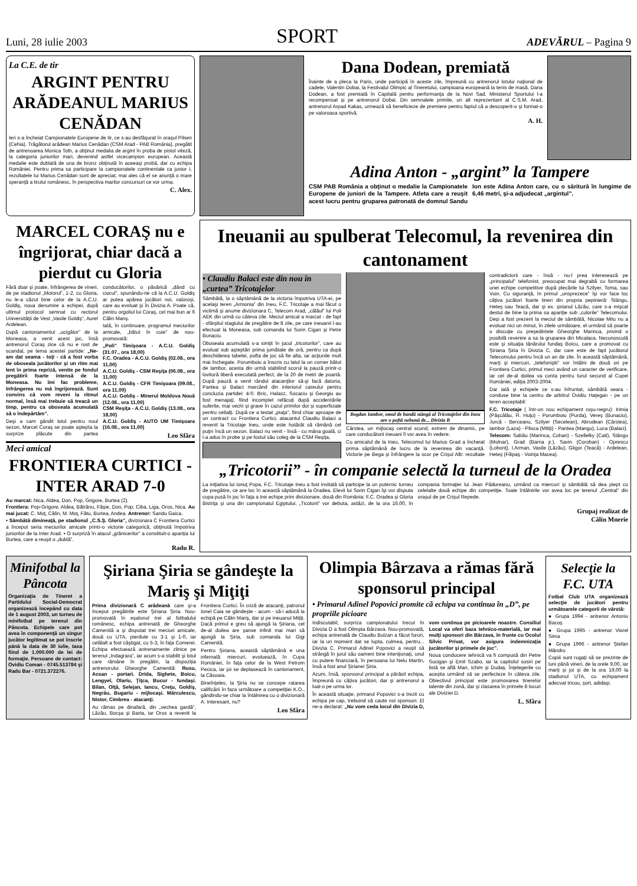Luni, 28 iulie 2003 SPORT ADEVĂRUL – Pagina 9
La C.E. de tir
ARGINT PENTRU ARĂDEANUL MARIUS CENĂDAN
Ieri s-a încheiat Campionatele Europene de tir, ce s-au desfăşurat în oraşul Pilsen (Cehia). Trăgătorul arădean Marius Cenădan (CSM Arad - PAB România), pregătit de antrenoarea Monica Toth, a obţinut medalia de argint în proba de pistol viteză, la categoria juniorilor mari, devenind astfel vicecampion european. Această medalie este dublată de una de bronz obţinută în aceeaşi probă, dar cu echipa României. Pentru prima sa participare la campionatele continentale ca junior I, rezultatele lui Marius Cenădan sunt de apreciat, mai ales că el se anunţă o mare speranţă a tirului românesc, în perspectiva marilor concursuri ce vor urma.
C. Alex.
Dana Dodean, premiată
Înainte de a pleca la Paris, unde participă în aceste zile, împreună cu antrenorul lotului naţional de cadete, Valentin Dobai, la Festivalul Olimpic al Tineretului, campioana europeană la tenis de masă, Dana Dodean, a fost premiată în Capitală pentru performanţa de la Novi Sad. Ministerul Sportului l-a recompensat şi pe antrenorul Dobai. Din semnalele primite, un alt reprezentant al C.S.M. Arad, antrenorul Arpad Kakas, urmează să beneficieze de premiere pentru faptul că a descoperit-o şi format-o pe valoroasa sportivă.
A. H.
Adina Anton - „argint” la Tampere
CSM PAB România a obţinut o medalie la Campionatele Europene de juniori de la Tampere. Atleta care a reuşit acest lucru pentru gruparea patronată de domnul Sandu Ion este Adina Anton care, cu o săritură în lungime de 6,46 metri, şi-a adjudecat „argintul”.
MARCEL CORAŞ nu e îngrijorat, chiar dacă a pierdut cu Gloria
Fără doar şi poate, înfrângerea de vineri, de pe stadionul „Motorul”, 1-2, cu Gloria, nu le-a căzut bine celor de la A.C.U. Goldiş, noua denumire a echipei, după ultimul protocol semnat cu rectorul Universităţii de Vest „Vasile Goldiş”, Aurel Ardelean.
După cantonamentul „ucigător” de la Moneasa, a venit acest joc, însă antrenorul Coraş zice că nu e rost de scandal, pe tema acestei partide: „Ne-am dat seama - toţi - că a fost vorba de oboseala jucătorilor şi un ritm mai lent în prima repriză, venite pe fondul pregătirii foarte intensă de la Moneasa. Nu îmi fac probleme, înfrângerea nu mă îngrijorează. Sunt convins că vom reveni la ritmul normal, însă mai trebuie să treacă un timp, pentru ca oboseala acumulată să o îndepărtăm”.
Deşi a cam gândit lotul pentru noul sezon, Marcel Coraş se poate aştepta la surprize plăcute din partea conducătorilor, o păsărică „dând cu ciocul”, spunându-ne că la A.C.U. Goldiş ar putea apărea jucători noi, valoroşi, care au evoluat şi în Divizia A. Poate că, pentru orgoliul lui Coraş, cel mai bun ar fi Călin Manş.
Iată, în continuare, programul meciurilor amicale, „bătut în cuie” de nou-promovată:
„Poli” Timişoara - A.C.U. Goldiş (31.07., ora 18,00)
F.C. Oradea - A.C.U. Goldiş (02.08., ora 11,00)
A.C.U. Goldiş - CSM Reşiţa (06.08., ora 11,00)
A.C.U. Goldiş - CFR Timişoara (09.08., ora 11,00)
A.C.U. Goldiş - Minerul Moldova Nouă (12.08., ora 11,00)
CSM Reşiţa - A.C.U. Goldiş (13.08., ora 18,00)
A.C.U. Goldiş - AUTO UM Timişoara (16.08., ora 11,00)
Leo Sfâra
Meci amical
FRONTIERA CURTICI - INTER ARAD 7-0
Au marcat: Nica, Aldea, Don, Pop, Grigore, Burtea (2).
Frontiera: Pop-Grigore, Aldea, Bătrânu, Făşie, Don, Pop, Ciba, Liga, Oros, Nica. Au mai jucat: C. Moţ, Călin, M. Moţ, Fătu, Burtea, Andea. Antrenor: Sandu Gaica.
• Sâmbătă dimineaţă, pe stadionul „C.S.Ş. Gloria”, divizionara C Frontiera Curtici a început seria meciurilor amicale printr-o victorie categorică, obţinută împotriva juniorilor de la Inter Arad. • O surpriză în atacul „grănicerilor” a constituit-o apariţia lui Burtea, care a reuşit o „dublă”.
Radu R.
Ineuanii au spulberat Telecomul, la revenirea din cantonament
• Claudiu Balaci este din nou în „curtea” Tricotajelor
Sâmbătă, la o săptămână de la victoria împotriva UTA-ei, pe acelaşi teren „Armonia” din Ineu, F.C. Tricotaje a mai făcut o victimă şi anume divizionara C, Telecom Arad, „călăul” lui Poli AEK din urmă cu câteva zile. Meciul amical a marcat - de fapt - sfârşitul stagiului de pregătire de 8 zile, pe care ineuanii l-au efectuat la Moneasa, sub comanda lui Sorin Cigan şi Petre Bunaciu.
Oboseala acumulată s-a simţit în jocul „tricotorilor”, care au evoluat sub aşteptări prima jumătate de oră, pentru ca după deschiderea tabelei, pofta de joc să fie alta, iar acţiunile mult mai închegate. Porumboiu a înscris cu latul la un corner bătut de Iambor, acesta din urmă stabilind scorul la pauză printr-o lovitură liberă executată perfect, de la 20 de metri de poartă. După pauză a venit rândul atacanţilor să-şi facă datoria, Pantea şi Balaci marcând din interiorul careului pentru concluzia partidei: 4-0. Ibric, Halasz, Socaciu şi Georgiu au fost menajaţi, fiind incomplet refăcuţi după accidentările suferite, mai vechi şi grave în cazul primilor doi şi superficiale pentru ceilalţi. După ce a testat „piaţa”, fiind chiar aproape de un contract cu Frontiera Curtici, atacantul Claudiu Balaci a revenit la Tricotaje Ineu, unde este hotărât să rămână cel puţin încă un sezon. Balaci nu venit - însă - cu mâna goală, ci l-a adus în probe şi pe fostul său coleg de la CSM Reşiţa,
Bogdan Iambor, omul de bandă stângă al Tricotajelor din Ineu are o poftă nebună de... Divizia B
Cârstea, un mijlocaş central scund, extrem de dinamic, pe care conducătorii ineuani îl vor avea în vedere.
Cu amicalul de la Ineu, Telecomul lui Marius Grad a încheiat prima săptămână de lucru de la revenirea din vacanţă. Victorie pe Bega şi înfrângere la scor pe Crişul Alb: rezultate contradictorii care - însă - nu-l prea interesează pe „principalul” telefonist, preocupat mai degrabă cu formarea unei echipe competitive după plecările lui Szilyer, Toma, sau Vuin. Cu siguranţă, în primul „unsprezece” îşi vor face loc câţiva jucători foarte tineri din propria pepinieră: Stângu, Heteş sau Teacă, dar şi ex. şirianul Lăzău, care s-a mişcat destul de bine la prima sa apariţie sub „culorile” Telecomului. Deşi a fost prezent la meciul de sâmbătă, Nicolae Mitu nu a evoluat nici un minut, în zilele următoare, el urmând să poarte o discuţie cu preşedintele Gheorghe Marinca, privind o posibilă revenire a sa la gruparea din Micalaca. Necunoscută este şi situaţia tânărului fundaş Boicu, care a promovat cu Şiriana Şiria în Divizia C, dar care este de fapt jucătorul Telecomului pentru încă un an de zile. În această săptămână, marţi şi miercuri, „telefoniştii” vor întâlni de două ori pe Frontiera Curtici, primul meci având un caracter de verificare, iar cel de-al doilea va conta pentru turul secund al Cupei României, ediţia 2003-2004.
Dar iată şi echipele ce s-au înfruntat, sâmbătă seara - conduse bine la centru de arbitrul Ovidiu Haţegan - pe un teren acceptabil:
F.C. Tricotaje ( într-un nou echipament roşu-negru): Irimia (Păşcălău, R. Huţu) - Porumboiu (Purda), Vereş (Bunaciu), Jurcă - Berceanu, Szilyer (Secelean), Abrudean (Cârstea), Iambor (Laza) - Plisca (Mitiţi) - Pantea (Mangu), Luca (Balaci).
Telecom: Sabău (Marinca, Cohan) - Szellelky (Cati), Stângu (Molnar), Grad (Barna jr.), Savin (Coroban) - Oprescu (Lobonţ), I.Arman, Vasile (Lăzău), Gligor (Teacă) - Ardelean, Heteş (Filipaş - Voinţa Macea).
„Tricotorii” - în companie selectă la turneul de la Oradea
La iniţiativa lui Ionuţ Popa, F.C. Tricotaje Ineu a fost invitată să participe la un puternic turneu de pregătire, ce are loc în această săptămână la Oradea. Elevii lui Sorin Cigan îşi vor disputa cupa pusă în joc în faţa a trei echipe prim divizionare, două din România: F.C. Oradea şi Gloria Bistriţa şi una din campionatul Egiptului. „Ticotorii” vor debuta, astăzi, de la ora 16,00, în compania formaţiei lui Jean Pădureanu, urmând ca miercuri şi sâmbătă să dea piept cu celelalte două echipe din competiţie. Toate întâlnirile vor avea loc pe terenul „Central” din oraşul de pe Crişul Repede.
Grupaj realizat de
Călin Mnerie
Minifotbal la Pâncota
Organizaţia de Tineret a Partidului Social-Democrat organizează începând cu data de 1 august 2003, un turneu de minifotbal pe terenul din Pâncota. Echipele care pot avea în componenţă un singur jucător legitimat se pot înscrie până la data de 30 iulie, taxa fiind de 1.000.000 de lei de formaţie. Persoane de contact: Ovidiu Coman - 0745.513784 şi Radu Bar - 0721.372276.
Şiriana Şiria se gândeşte la Mariş şi Miţiţi
Prima divizionară C arădeană care şi-a început pregătirile este Şiriana Şiria. Nou-promovată în eşalonul trei al fotbalului românesc, echipa antrenată de Gheorghe Camenită a şi disputat trei meciuri amicale, două cu UTA, pierdute cu 3-1 şi 1-0, iar celălalt a fost câştigat, cu 5-3, în faţa Comerei. Echipa efectuează antrenamente zilnice pe terenul „Indagrara”, iar acum s-a stabilit şi lotul care rămâne în pregătiri, la dispoziţia antrenorului Gheorghe Camenită: Rusu, Acsan - portari. Drida, Sighete, Boicu, Lengyel, Olariu, Ţiţca, Bucur - fundaşi. Bilan, Olţă, Selejan, Iancu, Creţu, Goldiş, Negrău, Bugariu - mijlocaşi. Mărculescu, Nistor, Cimbrea - atacanţi.
Au rămas pe dinafară, din „vechea gardă”, Lăzău, Bocşa şi Barta, iar Oros a revenit la Frontiera Curtici. În criză de atacanţi, patronul Ionel Caia se gândeşte - acum - să-i aducă la echipă pe Călin Mariş, dar şi pe ineuanul Miţiţi. Dacă primul e greu să ajungă la Şiriana, cel de-al doilea are şanse infinit mai mari să ajungă la Şiria, sub comanda lui Gigi Camenită.
Pentru Şiriana, această săptămână e una infernală: miercuri, evoluează, în Cupa României, în faţa celor de la West Petrom Pecica, iar joi se deplasează în cantonament, la Căsoaia.
Bineînţeles, la Şiria nu se concepe ratarea calificării în faza următoare a competiţiei K.O., gândindu-se chiar la întâlnirea cu o divizionară A. Interesant, nu?
Leo Sfâra
Olimpia Bârzava a rămas fără sponsorul principal
• Primarul Adinel Popovici promite că echipa va continua în „D”, pe propriile picioare
Indiscutabil, surpriza campionatului trecut în Divizia D a fost Olimpia Bârzava. Nou-promovată, echipa antrenată de Claudiu Bulzan a făcut furori, iar la un moment dat se lupta, culmea, pentru... Divizia C. Primarul Adinel Popovici a reuşit să strângă în jurul său oameni bine intenţionaţi, unul cu putere financiară, în persoana lui Nelu Martin, însă a fost anul Şirianei Şiria.
Acum, însă, sponsorul principal a părăsit echipa, împreună cu câţiva jucători, dar şi antrenorul a luat-o pe urma lor.
În această situaţie, primarul Popovici s-a trezit cu echipa pe cap, trebuind să caute noi sponsori. El ne-a declarat: „Nu vom ceda locul din Divizia D, vom continua pe picioarele noastre. Consiliul Local va oferi baza tehnico-materială, iar mai mulţi sponsori din Bârzava, în frunte cu Ocolul Silvic Privat, vor asigura indemnizaţia jucătorilor şi primele de joc”.
Noua conducere tehnică va fi compusă din Petre Sucigan şi Emil Szabo, iar la capitolul sosiri pe listă se află Man, Ichim şi Dudaş. Înţelegerile cu aceştia urmând să se perfecteze în câteva zile. Obiectivul principal este promovarea tinerelor talente din zonă, dar şi clasarea în primele 8 locuri ale Diviziei D.
L. Sfâra
Selecţie la F.C. UTA
Fotbal Club UTA organizează selecţie de jucători pentru următoarele categorii de vârstă:
● Grupa 1994 - antrenor Antoniu Bacoş
● Grupa 1995 - antrenor Viorel Sima
● Grupa 1996 - antrenor Ştefan Mândru
Copiii sunt rugaţi să se prezinte de luni până vineri, de la orele 9,00, iar marţi şi joi şi de la ora 19,00 la stadionul UTA, cu echipament adecvat tricou, şort, adidaşi.